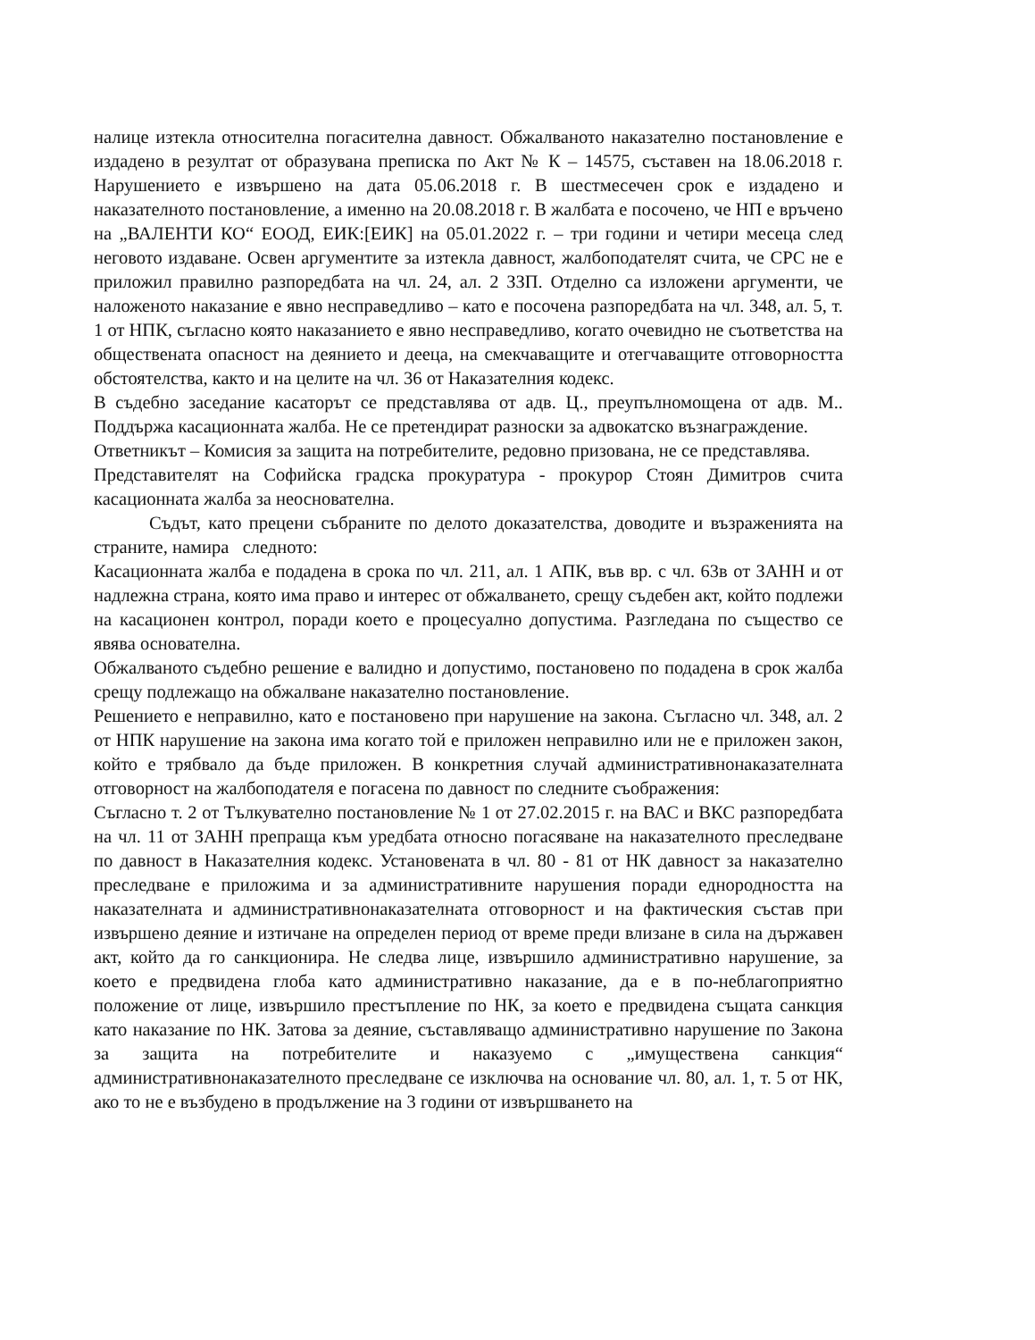налице изтекла относителна погасителна давност. Обжалваното наказателно постановление е издадено в резултат от образувана преписка по Акт № К – 14575, съставен на 18.06.2018 г. Нарушението е извършено на дата 05.06.2018 г. В шестмесечен срок е издадено и наказателното постановление, а именно на 20.08.2018 г. В жалбата е посочено, че НП е връчено на „ВАЛЕНТИ КО“ ЕООД, ЕИК:[ЕИК] на 05.01.2022 г. – три години и четири месеца след неговото издаване. Освен аргументите за изтекла давност, жалбоподателят счита, че СРС не е приложил правилно разпоредбата на чл. 24, ал. 2 ЗЗП. Отделно са изложени аргументи, че наложеното наказание е явно несправедливо – като е посочена разпоредбата на чл. 348, ал. 5, т. 1 от НПК, съгласно която наказанието е явно несправедливо, когато очевидно не съответства на обществената опасност на деянието и дееца, на смекчаващите и отегчаващите отговорността обстоятелства, както и на целите на чл. 36 от Наказателния кодекс.
В съдебно заседание касаторът се представлява от адв. Ц., преупълномощена от адв. М.. Поддържа касационната жалба. Не се претендират разноски за адвокатско възнаграждение.
Ответникът – Комисия за защита на потребителите, редовно призована, не се представлява.
Представителят на Софийска градска прокуратура - прокурор Стоян Димитров счита касационната жалба за неоснователна.
Съдът, като прецени събраните по делото доказателства, доводите и възраженията на страните, намира следното:
Касационната жалба е подадена в срока по чл. 211, ал. 1 АПК, във вр. с чл. 63в от ЗАНН и от надлежна страна, която има право и интерес от обжалването, срещу съдебен акт, който подлежи на касационен контрол, поради което е процесуално допустима. Разгледана по същество се явява основателна.
Обжалваното съдебно решение е валидно и допустимо, постановено по подадена в срок жалба срещу подлежащо на обжалване наказателно постановление.
Решението е неправилно, като е постановено при нарушение на закона. Съгласно чл. 348, ал. 2 от НПК нарушение на закона има когато той е приложен неправилно или не е приложен закон, който е трябвало да бъде приложен. В конкретния случай административнонаказателната отговорност на жалбоподателя е погасена по давност по следните съображения:
Съгласно т. 2 от Тълкувателно постановление № 1 от 27.02.2015 г. на ВАС и ВКС разпоредбата на чл. 11 от ЗАНН препраща към уредбата относно погасяване на наказателното преследване по давност в Наказателния кодекс. Установената в чл. 80 - 81 от НК давност за наказателно преследване е приложима и за административните нарушения поради еднородността на наказателната и административнонаказателната отговорност и на фактическия състав при извършено деяние и изтичане на определен период от време преди влизане в сила на държавен акт, който да го санкционира. Не следва лице, извършило административно нарушение, за което е предвидена глоба като административно наказание, да е в по-неблагоприятно положение от лице, извършило престъпление по НК, за което е предвидена същата санкция като наказание по НК. Затова за деяние, съставляващо административно нарушение по Закона за защита на потребителите и наказуемо с „имуществена санкция“ административнонаказателното преследване се изключва на основание чл. 80, ал. 1, т. 5 от НК, ако то не е възбудено в продължение на 3 години от извършването на